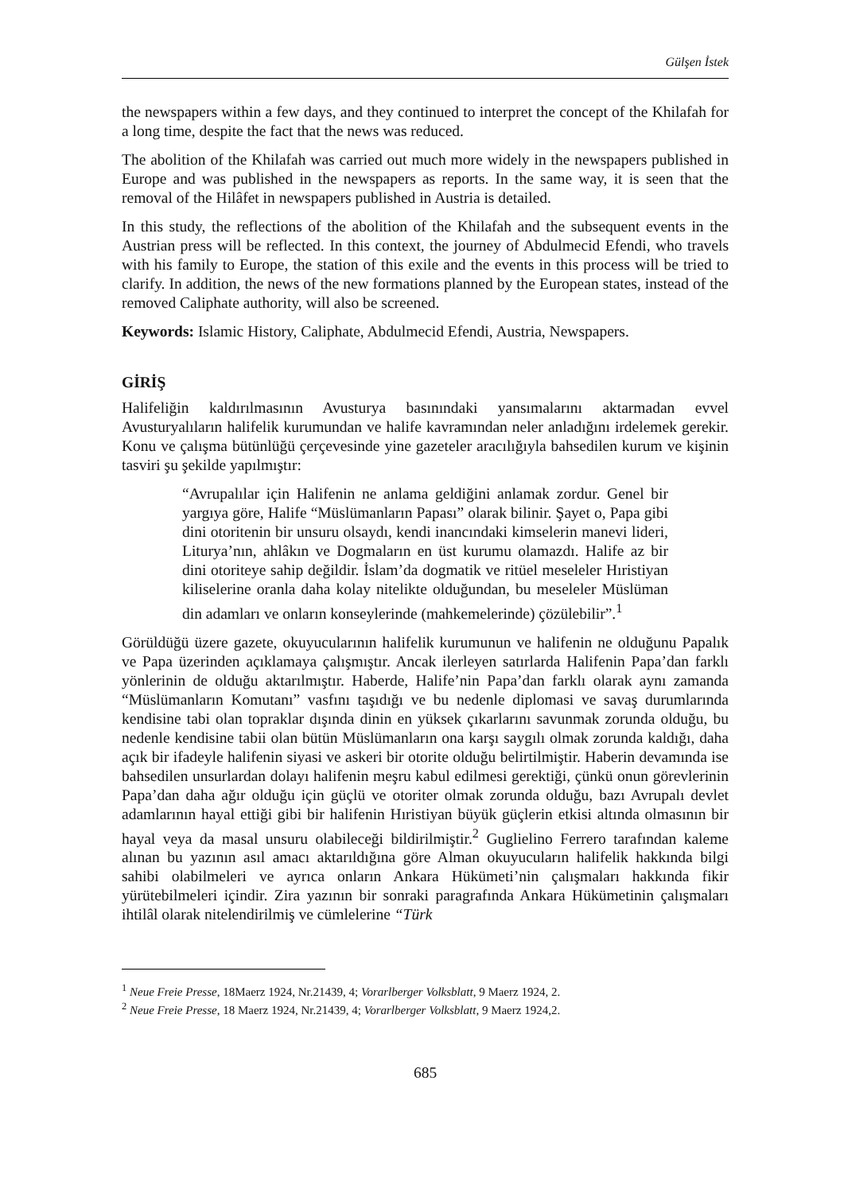Gülşen İstek
the newspapers within a few days, and they continued to interpret the concept of the Khilafah for a long time, despite the fact that the news was reduced.
The abolition of the Khilafah was carried out much more widely in the newspapers published in Europe and was published in the newspapers as reports. In the same way, it is seen that the removal of the Hilâfet in newspapers published in Austria is detailed.
In this study, the reflections of the abolition of the Khilafah and the subsequent events in the Austrian press will be reflected. In this context, the journey of Abdulmecid Efendi, who travels with his family to Europe, the station of this exile and the events in this process will be tried to clarify. In addition, the news of the new formations planned by the European states, instead of the removed Caliphate authority, will also be screened.
Keywords: Islamic History, Caliphate, Abdulmecid Efendi, Austria, Newspapers.
GİRİŞ
Halifeliğin kaldırılmasının Avusturya basınındaki yansımalarını aktarmadan evvel Avusturyalıların halifelik kurumundan ve halife kavramından neler anladığını irdelemek gerekir. Konu ve çalışma bütünlüğü çerçevesinde yine gazeteler aracılığıyla bahsedilen kurum ve kişinin tasviri şu şekilde yapılmıştır:
“Avrupalılar için Halifenin ne anlama geldiğini anlamak zordur. Genel bir yargıya göre, Halife “Müslümanların Papası” olarak bilinir. Şayet o, Papa gibi dini otoritenin bir unsuru olsaydı, kendi inancındaki kimselerin manevi lideri, Liturya’nın, ahlâkın ve Dogmaların en üst kurumu olamazdı. Halife az bir dini otoriteye sahip değildir. İslam’da dogmatik ve ritüel meseleler Hıristiyan kiliselerine oranla daha kolay nitelikte olduğundan, bu meseleler Müslüman din adamları ve onların konseylerinde (mahkemelerinde) çözülebilir”.<sup>1</sup>
Görüldüğü üzere gazete, okuyucularının halifelik kurumunun ve halifenin ne olduğunu Papalık ve Papa üzerinden açıklamaya çalışmıştır. Ancak ilerleyen satırlarda Halifenin Papa’dan farklı yönlerinin de olduğu aktarılmıştır. Haberde, Halife’nin Papa’dan farklı olarak aynı zamanda “Müslümanların Komutanı” vasfını taşıdığı ve bu nedenle diplomasi ve savaş durumlarında kendisine tabi olan topraklar dışında dinin en yüksek çıkarlarını savunmak zorunda olduğu, bu nedenle kendisine tabii olan bütün Müslümanların ona karşı saygılı olmak zorunda kaldığı, daha açık bir ifadeyle halifenin siyasi ve askeri bir otorite olduğu belirtilmiştir. Haberin devamında ise bahsedilen unsurlardan dolayı halifenin meşru kabul edilmesi gerektiği, çünkü onun görevlerinin Papa’dan daha ağır olduğu için güçlü ve otoriter olmak zorunda olduğu, bazı Avrupalı devlet adamlarının hayal ettiği gibi bir halifenin Hıristiyan büyük güçlerin etkisi altında olmasının bir hayal veya da masal unsuru olabileceği bildirilmiştir.<sup>2</sup> Guglielino Ferrero tarafından kaleme alınan bu yazının asıl amacı aktarıldığına göre Alman okuyucuların halifelik hakkında bilgi sahibi olabilmeleri ve ayrıca onların Ankara Hükümeti’nin çalışmaları hakkında fikir yürütebilmeleri içindir. Zira yazının bir sonraki paragrafında Ankara Hükümetinin çalışmaları ihtilâl olarak nitelendirilmiş ve cümlelerine “Türk
<sup>1</sup> Neue Freie Presse, 18Maerz 1924, Nr.21439, 4; Vorarlberger Volksblatt, 9 Maerz 1924, 2.
<sup>2</sup> Neue Freie Presse, 18 Maerz 1924, Nr.21439, 4; Vorarlberger Volksblatt, 9 Maerz 1924,2.
685